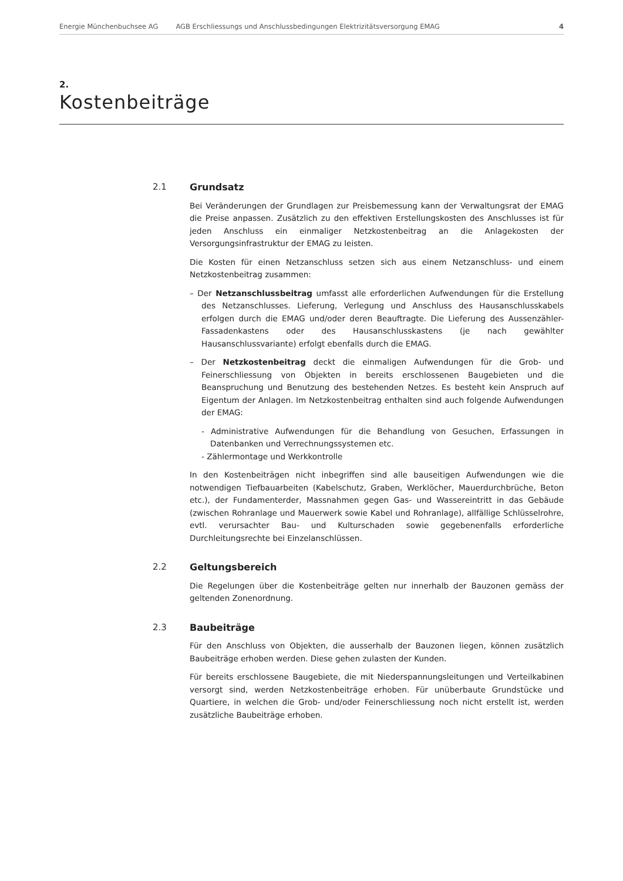Energie Münchenbuchsee AG AGB Erschliessungs und Anschlussbedingungen Elektrizitätsversorgung EMAG 4
2.
Kostenbeiträge
2.1 Grundsatz
Bei Veränderungen der Grundlagen zur Preisbemessung kann der Verwaltungsrat der EMAG die Preise anpassen. Zusätzlich zu den effektiven Erstellungskosten des Anschlusses ist für jeden Anschluss ein einmaliger Netzkostenbeitrag an die Anlagekosten der Versorgungsinfrastruktur der EMAG zu leisten.
Die Kosten für einen Netzanschluss setzen sich aus einem Netzanschluss- und einem Netzkostenbeitrag zusammen:
– Der Netzanschlussbeitrag umfasst alle erforderlichen Aufwendungen für die Erstellung des Netzanschlusses. Lieferung, Verlegung und Anschluss des Hausanschlusskabels erfolgen durch die EMAG und/oder deren Beauftragte. Die Lieferung des Aussenzähler-Fassadenkastens oder des Hausanschlusskastens (je nach gewählter Hausanschlussvariante) erfolgt ebenfalls durch die EMAG.
– Der Netzkostenbeitrag deckt die einmaligen Aufwendungen für die Grob- und Feinerschliessung von Objekten in bereits erschlossenen Baugebieten und die Beanspruchung und Benutzung des bestehenden Netzes. Es besteht kein Anspruch auf Eigentum der Anlagen. Im Netzkostenbeitrag enthalten sind auch folgende Aufwendungen der EMAG:
- Administrative Aufwendungen für die Behandlung von Gesuchen, Erfassungen in Datenbanken und Verrechnungssystemen etc.
- Zählermontage und Werkkontrolle
In den Kostenbeiträgen nicht inbegriffen sind alle bauseitigen Aufwendungen wie die notwendigen Tiefbauarbeiten (Kabelschutz, Graben, Werklöcher, Mauerdurchbrüche, Beton etc.), der Fundamenterder, Massnahmen gegen Gas- und Wassereintritt in das Gebäude (zwischen Rohranlage und Mauerwerk sowie Kabel und Rohranlage), allfällige Schlüsselrohre, evtl. verursachter Bau- und Kulturschaden sowie gegebenenfalls erforderliche Durchleitungsrechte bei Einzelanschlüssen.
2.2 Geltungsbereich
Die Regelungen über die Kostenbeiträge gelten nur innerhalb der Bauzonen gemäss der geltenden Zonenordnung.
2.3 Baubeiträge
Für den Anschluss von Objekten, die ausserhalb der Bauzonen liegen, können zusätzlich Baubeiträge erhoben werden. Diese gehen zulasten der Kunden.
Für bereits erschlossene Baugebiete, die mit Niederspannungsleitungen und Verteilkabinen versorgt sind, werden Netzkostenbeiträge erhoben. Für unüberbaute Grundstücke und Quartiere, in welchen die Grob- und/oder Feinerschliessung noch nicht erstellt ist, werden zusätzliche Baubeiträge erhoben.